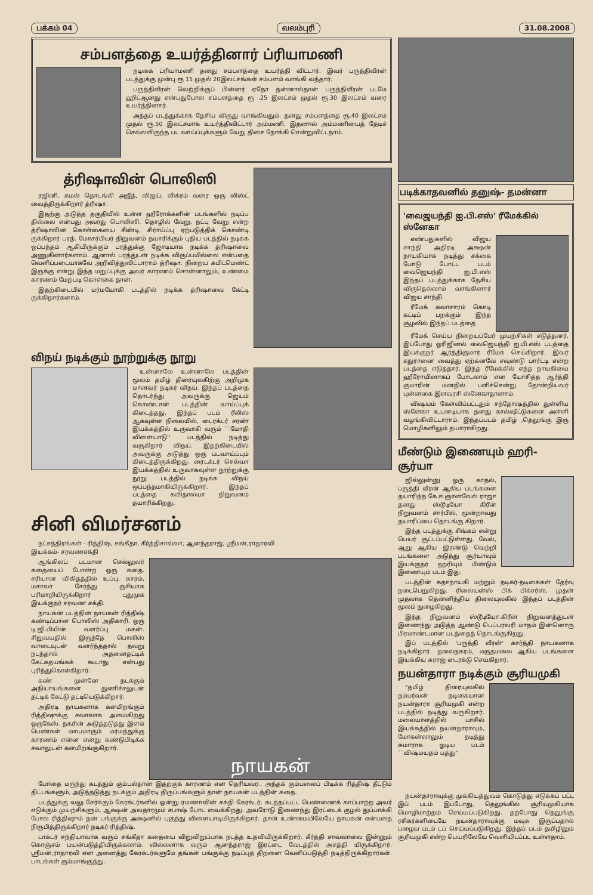பக்கம் 04 வலம்புரி 31.08.2008
சம்பளத்தை உயர்த்தினார் ப்ரியாமணி
நடிகை ப்ரியாமணி தனது சம்பளத்தை உயர்த்தி விட்டார். இவர் பருத்திவீரன் படத்துக்கு முன்பு ரூ 15 முதல் 20இலட்சங்கள் சம்பளம் வாங்கி வந்தார்.
பருத்திவீரன் வெற்றிக்குப் பின்னர் ஏதோ தன்னால்தான் பருத்திவீரன் படமே ஹிட்ஆனது என்பதுபோல சம்பளத்தை ரூ .25 இலட்சம் முதல் ரூ.30 இலட்சம் வரை உயர்த்தினார்.
அந்தப் படத்துக்காக தேசிய விருது வாங்கியதும், தனது சம்பளத்தை ரூ.40 இலட்சம் முதல் ரூ.50 இலட்சமாக உயர்த்திவிட்டார் அம்மணி. இதனால் அம்மணியைத் தேடிச் செல்லவிருந்த பட வாய்ப்புக்களும் வேறு திசை நோக்கி சென்றுவிட்டதாம்.
த்ரிஷாவின் பொலிஸி
ரஜினி, கமல் தொடங்கி அஜீத், விஜய், விக்ரம் வரை ஒரு லிஸ்ட் வைத்திருக்கிறார் த்ரிஷா.
இதற்கு அடுத்த தகுதியில் உள்ள ஹீரோக்களின் படங்களில் நடிப்ப தில்லை என்பது அவரது பொலிஸி. தொழில் வேறு, நட்பு வேறு என்ற த்ரிஷாவின் கொள்கையை சீண்டி, சிராய்ப்பு ஏற்படுத்திக் கொண்டி ருக்கிறார் பரத். மோசர்பியர் நிறுவனம் தயாரிக்கும் புதிய படத்தில் நடிக்க ஒப்பந்தம் ஆகியிருக்கும் பரத்துக்கு ஜோடியாக நடிக்க த்ரிஷாவை அணுகினார்களாம். ஆனால் பரத்துடன் நடிக்க விருப்பமில்லை என்பதை வெளிப்படையாகவே அறிவித்துவிட்டாராம் த்ரிஷா. நிறைய கமிட்மெண்ட் இருக்கு என்று இந்த மறுப்புக்கு அவர் காரணம் சொன்னாலும், உண்மை காரணம் மேற்படி கொள்கை தான்.
இதற்கிடையில் மர்மயோகி படத்தில் நடிக்க த்ரிஷாவை கேட்டி ருக்கிறார்களாம்.
விநய் நடிக்கும் நூற்றுக்கு நூறு
உன்னாலே உன்னாலே படத்தின் மூலம் தமிழ் திரையுலகிற்கு அறிமுக மானவர் நடிகர் விநய். இந்தப் படத்தை தொடர்ந்து அவருக்கு ஜெயம் கொண்டான் படத்தின் வாய்ப்புக் கிடைத்தது. இந்தப் படம் ரீலிஸ் ஆகவுள்ள நிலையில், டைரக்டர் சரண் இயக்கத்தில் உருவாகி வரும் ``மோதி விளையாடு'' படத்தில் நடித்து வருகிறார் விநய். இதற்கிடையில் அவருக்கு அடுத்து ஒரு படவாய்ப்பும் கிடைத்திருக்கிறது. ரைடக்டர் செல்வா இயக்கத்தில் உருவாகவுள்ள நூற்றுக்கு நூறு படத்தில் நடிக்க விநய் ஒப்பந்தமாகியிருக்கிறார். இந்தப் படத்தை கவிதாலயா நிறுவனம் தயாரிக்கிறது.
சினி விமர்சனம்
நட்சத்திரங்கள் - ரித்திஷ், சங்கீதா, கீர்த்திசாவ்லா, ஆனந்தராஜ், ஸ்ரீமன்,ராதாரவி
இயக்கம்- சரவணசக்தி
ஆங்கிலப் படமான செல்லுலர் கதையைப் போன்ற ஒரு கதை. சரியான விகிதத்தில் உப்பு, காரம், மசாலா சேர்த்து ருசியாக பரிமாறியிருக்கிறார் புதுமுக இயக்குநர் சரவண சக்தி.
நாயகன் படத்தின் நாயகன் ரித்திஷ் கண்டிப்பான பொலிஸ் அதிகாரி. ஒரு டி.ஜி.பியின் வளர்ப்பு மகன். சிறுவயதில் இருந்தே பொலிஸ் வாடையுடன் வளர்ந்ததால் தவறு நடந்தால் அதனைதட்டிக் கேட்கதயங்கக் கூடாது என்பது புரிந்துகொள்கிறார்.
கண் முன்னே நடக்கும் அநியாயங்களை துணிச்சலுடன் தட்டிக் கேட்டு தட்டியெடுக்கிறார்.
அதிரடி நாயகனாக களமிறங்கும் ரித்திஷுக்கு சவாலாக அமைகிறது ஒருகேஸ். நகரின் அடுத்தடுத்து இளம் பெண்கள் மாயமாகும் மர்மத்துக்கு காரணம் என்ன என்று கண்டுபிடிக்க சவாலுடன் களமிறங்குகிறார்.
நாயகன்
போதை மருந்து கடத்தும் கும்பல்தான் இதற்குக் காரணம் என தெரியவர.. அந்தக் கும்பலைப் பிடிக்க ரித்திஷ் தீட்டும் திட்டங்களும், அடுத்தடுத்து நடக்கும் அதிரடி திருப்பங்களும் தான் நாயகன் படத்தின் கதை.
படத்துக்கு வலு சேர்க்கும் கேரக்டர்களில் ஒன்று ரமணாவின் சக்தி கேரக்டர். கடத்தப்பட்ட பெண்ணைக் காப்பாற்ற அவர் எடுக்கும் முயற்சிகளும், ஆக்ஷன் அவதாரமும் சபாஷ் போட வைக்கிறது. அவரோடு இணைந்து இரட்டைக் குழல் துப்பாக்கி போல ரித்திஷும் தன் பங்குக்கு அக்ஷனில் புகுந்து விளையாடியிருக்கிறார். தான் உண்மையிலேயே நாயகன் என்பதை நிரூபித்திருக்கிறார் நடிகர் ரித்திஷ்.
டாக்டர் சந்தியாவாக வரும் சங்கீதா கதையை விறுவிறுப்பாக நடத்த உதவியிருக்கிறார். கீர்த்தி சாவ்லாவை இன்னும் கொஞ்சம் பயன்படுத்தியிருக்கலாம். வில்லனாக வரும் ஆனந்தராஜ் இரட்டை வேடத்தில் அசத்தி யிருக்கிறார். ஸ்ரீமன்,ராதாரவி என அனைத்து கேரக்டர்களுமே தங்கள் பங்குக்கு நடிப்புத் திறனை வெளிப்படுத்தி நடித்திருக்கிறார்கள். பாடல்கள் கும்மாங்குத்து.
படிக்காதவனில் தனுஷ்- தமன்னா
'வைஜயந்தி ஐ.பி.எஸ்' ரீமேக்கில் ஸ்னேகா
எண்பதுகளில் விஜய சாந்தி அதிரடி அக்ஷன் நாயகியாக நடித்து சக்கை போடு போட்ட படம் வைஜெயந்தி ஐ.பி.எஸ் இந்தப் படத்துக்காக தேசிய விருதெல்லாம் வாங்கினார் விஜய சாந்தி.
ரீமேக் கலாசாரம் கொடி கட்டிப் பறக்கும் இந்த சூழலில் இந்தப் படத்தை
ரீமேக் செய்ய நிறையப்பேர் முயற்சிகள் எடுத்தனர். இப்போது ஒரிஜினல் வைஜெயந்தி ஐ.பி.எஸ் படத்தை இயக்குநர் ஆர்த்திகுமார் ரீமேக் செய்கிறார். இவர் சதுரானை வைத்து ஏற்கனவே சவுண்டு பார்ட்டி என்ற படத்தை எடுத்தார். இந்த ரீமேக்கில் எந்த நாயகியை ஹீரோயினாகப் போடலாம் என யோசித்த ஆர்த்தி குமாரின் மனதில் பளிச்சென்று தோன்றியவர் புன்னகை இளவரசி ஸ்னேகாதானாம்.
விஷயம் கேள்விப்பட்டதும் சந்தோஷத்தில் துள்ளிய ஸ்னேகா உடனடியாக தனது கால்ஷீட்டுகளை அள்ளி வழங்கிவிட்டாராம். இந்தப்படம் தமிழ் ,தெலுங்கு இரு மொழிகளிலும் தயாராகிறது.
மீண்டும் இணையும் ஹரி- சூர்யா
ஜில்லுன்னு ஒரு காதல், பருத்தி வீரன் ஆகிய படங்களை தயாரித்த கே.ஈ.ஞானவேல் ராஜா தனது ஸ்டூடியோ கிரீன் நிறுவனம் சார்பில், மூன்றாவது தயாரிப்பை தொடங்கு கிறார்.
இந்த படத்துக்கு சிங்கம் என்று பெயர் சூட்டப்பட்டுள்ளது. வேல், ஆறு ஆகிய இரண்டு வெற்றி படங்களை அடுத்து சூர்யாவும் இயக்குநர் ஹரியும் மீண்டும் இணையும் படம் இது.
படத்தின் கதாநாயகி மற்றும் நடிகர்-நடிகைகள் தேர்வு நடைபெறுகிறது. ரிலையன்ஸ் பிக் பிக்சர்ஸ், முதன் முதலாக தென்னிந்திய திலையுலகில் இந்தப் படத்தின் மூலம் நுழைகிறது.
இந்த நிறுவனம் ஸ்டூடியோ.கிரீன் நிறுவனத்துடன் இணைந்து அடுத்த ஆண்டு பெப்பரவரி மாதம் இன்னொரு பிரமாண்டமான படத்தைத் தொடங்குகிறது.
இப் படத்தில் 'பருத்தி வீரன்' கார்த்தி நாயகனாக நடிக்கிறார். தலைநகரம், மருதமலை ஆகிய படங்களை இயக்கிய சுராஜ் டைரக்டு செய்கிறார்.
நயன்தாரா நடிக்கும் சூரியமுகி
"தமிழ் திரையுலகில் நம்பர்வன் நடிகையான நயன்தாரா சூரியமுகி என்ற படத்தில் நடித்து வருகிறார். மலையாளத்தில் பாசில் இயக்கத்தில் நயன்தாராவும், மோகன்லாலும் நடித்து சுமாராக ஓடிய படம் ``விஷ்மயதம் பத்து''
நயன்தாராவுக்கு முக்கியத்துவம் கொடுத்து எடுக்கப் பட்ட இப் படம் இப்போது, தெலுங்கில் சூரியமுகியாக மொழிமாற்றம் செய்யப்படுகிறது. தற்போது தெலுங்கு ரசிகர்களிடையே நயன்தாராவுக்கு மவுசு இருப்பதால் பழைய படம் டப் செய்யப்படுகிறது. இந்தப் படம் தமிழிலும் சூரியமுகி என்ற பெயரிலேயே வெளியிடப்பட உள்ளதாம்.